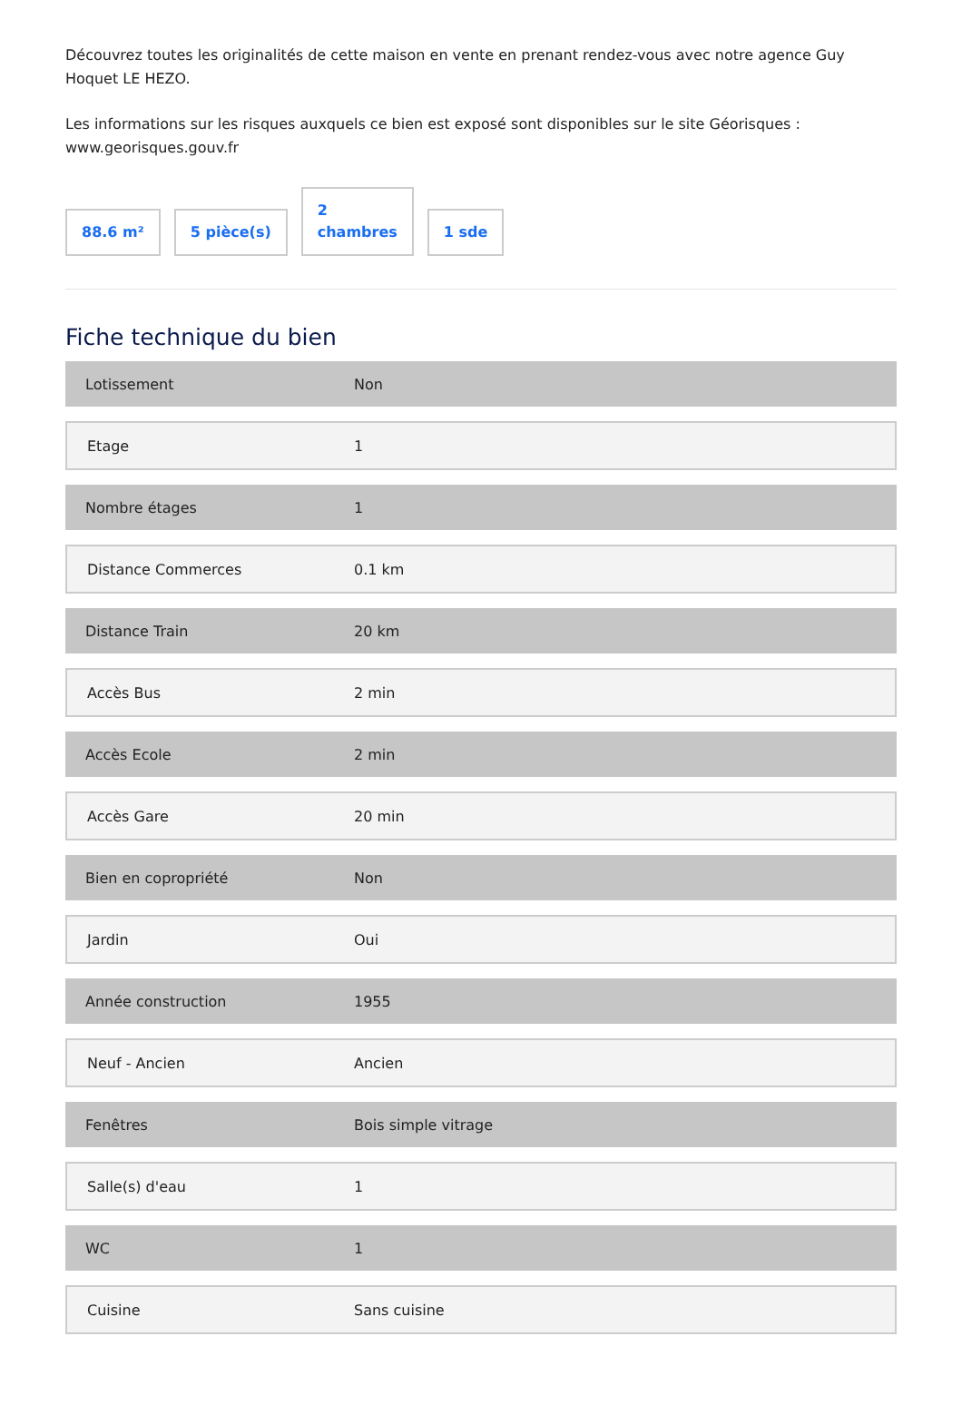Découvrez toutes les originalités de cette maison en vente en prenant rendez-vous avec notre agence Guy Hoquet LE HEZO.
Les informations sur les risques auxquels ce bien est exposé sont disponibles sur le site Géorisques : www.georisques.gouv.fr
88.6 m²
5 pièce(s)
2
chambres
1 sde
Fiche technique du bien
| Lotissement | Non |
| Etage | 1 |
| Nombre étages | 1 |
| Distance Commerces | 0.1 km |
| Distance Train | 20 km |
| Accès Bus | 2 min |
| Accès Ecole | 2 min |
| Accès Gare | 20 min |
| Bien en copropriété | Non |
| Jardin | Oui |
| Année construction | 1955 |
| Neuf - Ancien | Ancien |
| Fenêtres | Bois simple vitrage |
| Salle(s) d'eau | 1 |
| WC | 1 |
| Cuisine | Sans cuisine |